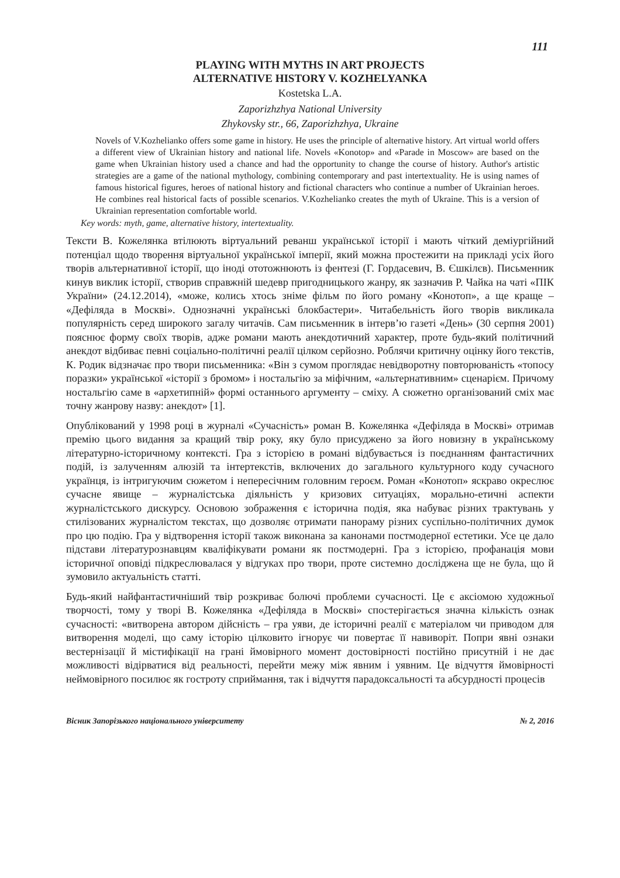111
PLAYING WITH MYTHS IN ART PROJECTS
ALTERNATIVE HISTORY V. KOZHELYANKA
Kostetska L.A.
Zaporizhzhya National University
Zhykovsky str., 66, Zaporizhzhya, Ukraine
Novels of V.Kozhelianko offers some game in history. He uses the principle of alternative history. Art virtual world offers a different view of Ukrainian history and national life. Novels «Konotop» and «Parade in Moscow» are based on the game when Ukrainian history used a chance and had the opportunity to change the course of history. Author's artistic strategies are a game of the national mythology, combining contemporary and past intertextuality. He is using names of famous historical figures, heroes of national history and fictional characters who continue a number of Ukrainian heroes. He combines real historical facts of possible scenarios. V.Kozhelianko creates the myth of Ukraine. This is a version of Ukrainian representation comfortable world.
Key words: myth, game, alternative history, intertextuality.
Тексти В. Кожелянка втілюють віртуальний реванш української історії і мають чіткий деміургійний потенціал щодо творення віртуальної української імперії, який можна простежити на прикладі усіх його творів альтернативної історії, що іноді ототожнюють із фентезі (Г. Гордасевич, В. Єшкілєв). Письменник кинув виклик історії, створив справжній шедевр пригодницького жанру, як зазначив Р. Чайка на чаті «ПІК України» (24.12.2014), «може, колись хтось зніме фільм по його роману «Конотоп», а ще краще – «Дефіляда в Москві». Однозначні українські блокбастери». Читабельність його творів викликала популярність серед широкого загалу читачів. Сам письменник в інтерв’ю газеті «День» (30 серпня 2001) пояснює форму своїх творів, адже романи мають анекдотичний характер, проте будь-який політичний анекдот відбиває певні соціально-політичні реалії цілком серйозно. Роблячи критичну оцінку його текстів, К. Родик відзначає про твори письменника: «Він з сумом проглядає невідворотну повторюваність «топосу поразки» української «історії з бромом» і ностальгію за міфічним, «альтернативним» сценарієм. Причому ностальгію саме в «архетипній» формі останнього аргументу – сміху. А сюжетно організований сміх має точну жанрову назву: анекдот» [1].
Опублікований у 1998 році в журналі «Сучасність» роман В. Кожелянка «Дефіляда в Москві» отримав премію цього видання за кращий твір року, яку було присуджено за його новизну в українському літературно-історичному контексті. Гра з історією в романі відбувається із поєднанням фантастичних подій, із залученням алюзій та інтертекстів, включених до загального культурного коду сучасного українця, із інтригуючим сюжетом і непересічним головним героєм. Роман «Конотоп» яскраво окреслює сучасне явище – журналістська діяльність у кризових ситуаціях, морально-етичні аспекти журналістського дискурсу. Основою зображення є історична подія, яка набуває різних трактувань у стилізованих журналістом текстах, що дозволяє отримати панораму різних суспільно-політичних думок про цю подію. Гра у відтворення історії також виконана за канонами постмодерної естетики. Усе це дало підстави літературознавцям кваліфікувати романи як постмодерні. Гра з історією, профанація мови історичної оповіді підкреслювалася у відгуках про твори, проте системно досліджена ще не була, що й зумовило актуальність статті.
Будь-який найфантастичніший твір розкриває болючі проблеми сучасності. Це є аксіомою художньої творчості, тому у творі В. Кожелянка «Дефіляда в Москві» спостерігається значна кількість ознак сучасності: «витворена автором дійсність – гра уяви, де історичні реалії є матеріалом чи приводом для витворення моделі, що саму історію цілковито ігнорує чи повертає її навиворіт. Попри явні ознаки вестернізації й містифікації на грані ймовірного момент достовірності постійно присутній і не дає можливості відірватися від реальності, перейти межу між явним і уявним. Це відчуття ймовірності неймовірного посилює як гостроту сприймання, так і відчуття парадоксальності та абсурдності процесів
Вісник Запорізького національного університету № 2, 2016